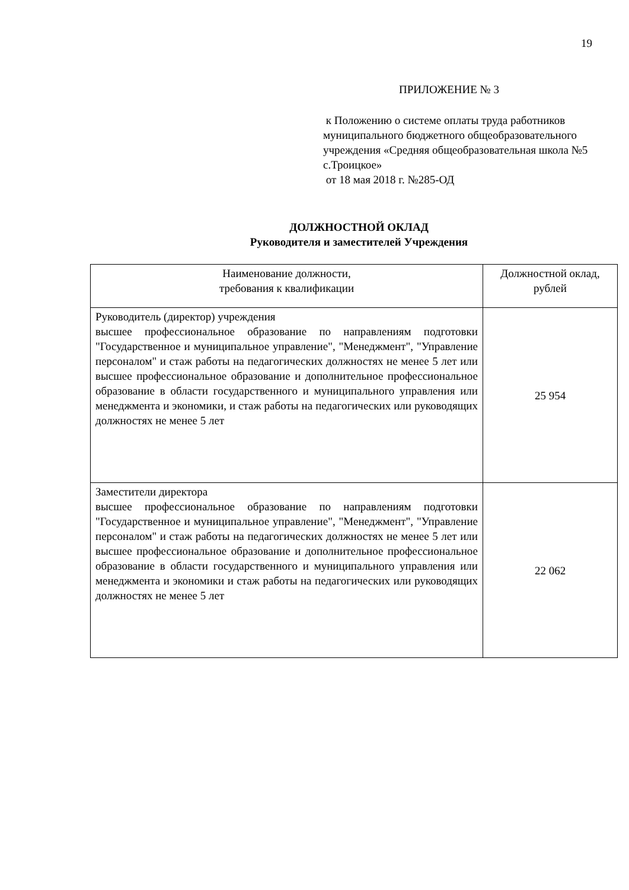19
ПРИЛОЖЕНИЕ № 3
к Положению о системе оплаты труда работников муниципального бюджетного общеобразовательного учреждения «Средняя общеобразовательная школа №5 с.Троицкое»
от 18 мая 2018 г. №285-ОД
ДОЛЖНОСТНОЙ ОКЛАД
Руководителя и заместителей Учреждения
| Наименование должности, требования к квалификации | Должностной оклад, рублей |
| --- | --- |
| Руководитель (директор) учреждения высшее профессиональное образование по направлениям подготовки "Государственное и муниципальное управление", "Менеджмент", "Управление персоналом" и стаж работы на педагогических должностях не менее 5 лет или высшее профессиональное образование и дополнительное профессиональное образование в области государственного и муниципального управления или менеджмента и экономики, и стаж работы на педагогических или руководящих должностях не менее 5 лет | 25 954 |
| Заместители директора высшее профессиональное образование по направлениям подготовки "Государственное и муниципальное управление", "Менеджмент", "Управление персоналом" и стаж работы на педагогических должностях не менее 5 лет или высшее профессиональное образование и дополнительное профессиональное образование в области государственного и муниципального управления или менеджмента и экономики и стаж работы на педагогических или руководящих должностях не менее 5 лет | 22 062 |